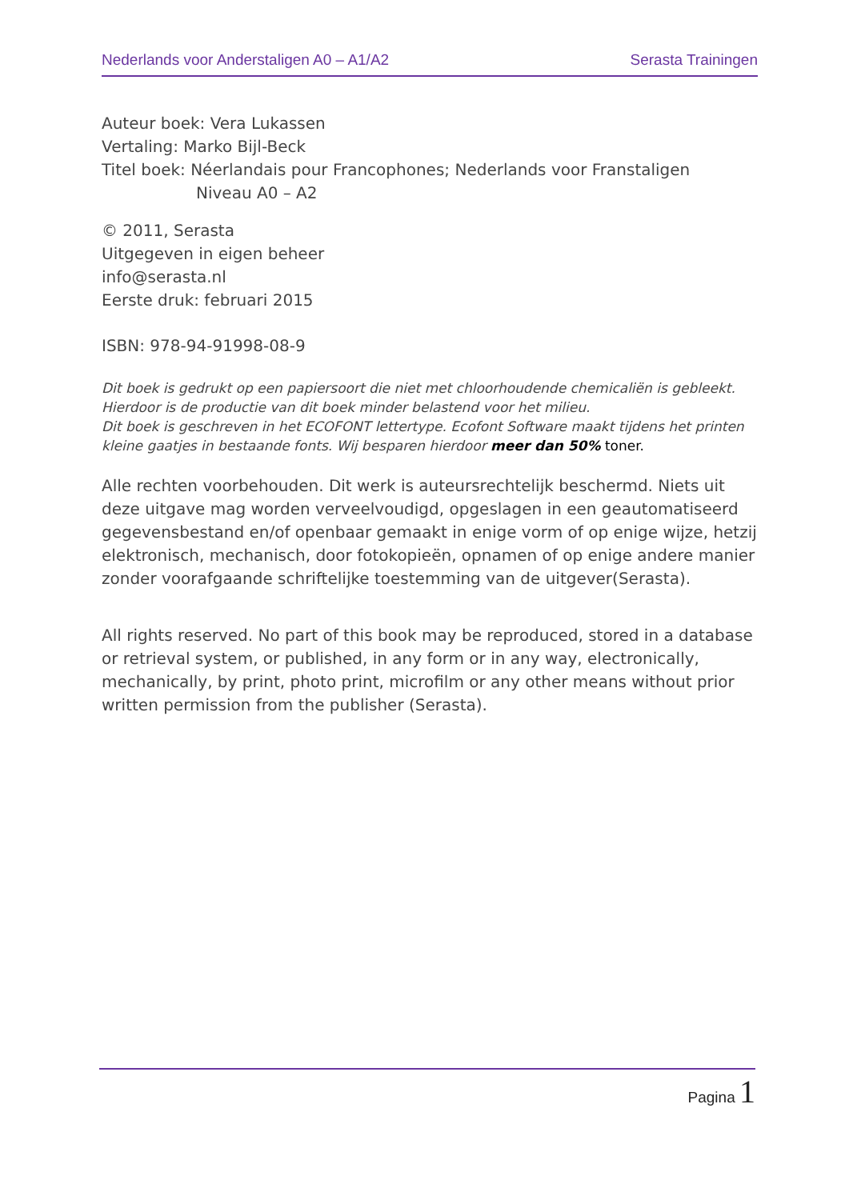Nederlands voor Anderstaligen A0 – A1/A2 Serasta Trainingen
Auteur boek: Vera Lukassen
Vertaling: Marko Bijl-Beck
Titel boek: Néerlandais pour Francophones; Nederlands voor Franstaligen
Niveau A0 – A2
© 2011, Serasta
Uitgegeven in eigen beheer
info@serasta.nl
Eerste druk: februari 2015
ISBN: 978-94-91998-08-9
Dit boek is gedrukt op een papiersoort die niet met chloorhoudende chemicaliën is gebleekt. Hierdoor is de productie van dit boek minder belastend voor het milieu.
Dit boek is geschreven in het ECOFONT lettertype. Ecofont Software maakt tijdens het printen kleine gaatjes in bestaande fonts. Wij besparen hierdoor meer dan 50% toner.
Alle rechten voorbehouden. Dit werk is auteursrechtelijk beschermd. Niets uit deze uitgave mag worden verveelvoudigd, opgeslagen in een geautomatiseerd gegevensbestand en/of openbaar gemaakt in enige vorm of op enige wijze, hetzij elektronisch, mechanisch, door fotokopieën, opnamen of op enige andere manier zonder voorafgaande schriftelijke toestemming van de uitgever(Serasta).
All rights reserved. No part of this book may be reproduced, stored in a database or retrieval system, or published, in any form or in any way, electronically, mechanically, by print, photo print, microfilm or any other means without prior written permission from the publisher (Serasta).
Pagina 1